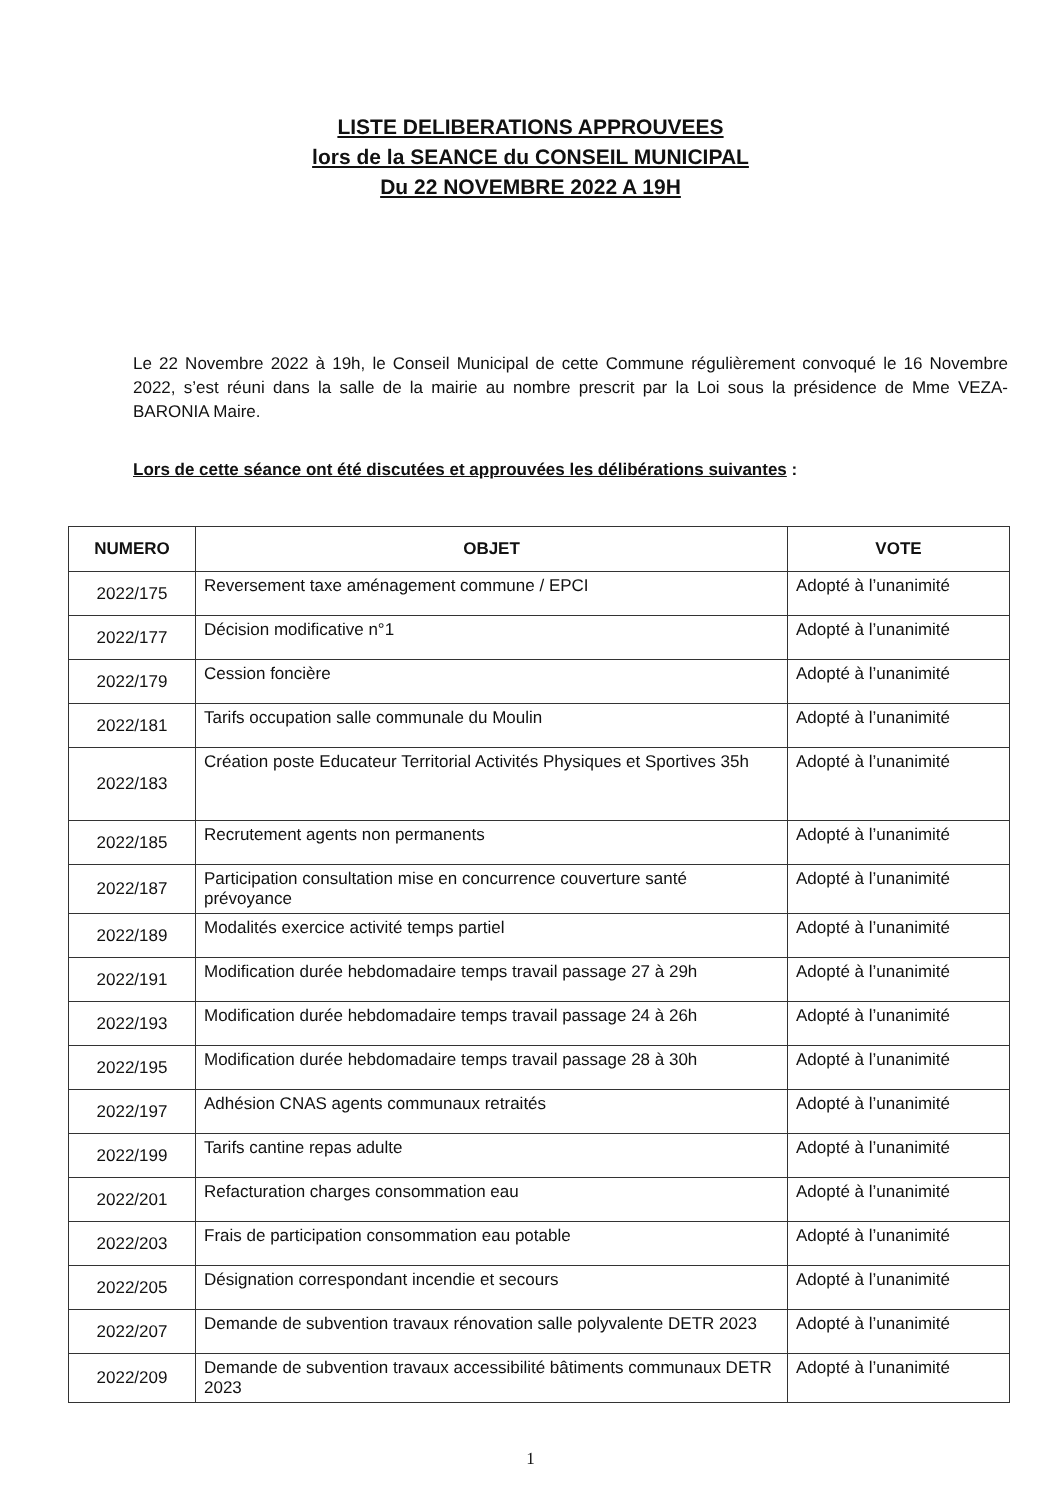LISTE DELIBERATIONS APPROUVEES
lors de la SEANCE du CONSEIL MUNICIPAL
Du 22 NOVEMBRE 2022 A 19H
Le 22 Novembre 2022 à 19h, le Conseil Municipal de cette Commune régulièrement convoqué le 16 Novembre 2022, s’est réuni dans la salle de la mairie au nombre prescrit par la Loi sous la présidence de Mme VEZA-BARONIA Maire.
Lors de cette séance ont été discutées et approuvées les délibérations suivantes :
| NUMERO | OBJET | VOTE |
| --- | --- | --- |
| 2022/175 | Reversement taxe aménagement commune / EPCI | Adopté à l’unanimité |
| 2022/177 | Décision modificative n°1 | Adopté à l’unanimité |
| 2022/179 | Cession foncière | Adopté à l’unanimité |
| 2022/181 | Tarifs occupation salle communale du Moulin | Adopté à l’unanimité |
| 2022/183 | Création poste Educateur Territorial Activités Physiques et Sportives 35h | Adopté à l’unanimité |
| 2022/185 | Recrutement agents non permanents | Adopté à l’unanimité |
| 2022/187 | Participation consultation mise en concurrence couverture santé prévoyance | Adopté à l’unanimité |
| 2022/189 | Modalités exercice activité temps partiel | Adopté à l’unanimité |
| 2022/191 | Modification durée hebdomadaire temps travail passage 27 à 29h | Adopté à l’unanimité |
| 2022/193 | Modification durée hebdomadaire temps travail passage 24 à 26h | Adopté à l’unanimité |
| 2022/195 | Modification durée hebdomadaire temps travail passage 28 à 30h | Adopté à l’unanimité |
| 2022/197 | Adhésion CNAS agents communaux retraités | Adopté à l’unanimité |
| 2022/199 | Tarifs cantine repas adulte | Adopté à l’unanimité |
| 2022/201 | Refacturation charges consommation eau | Adopté à l’unanimité |
| 2022/203 | Frais de participation consommation eau potable | Adopté à l’unanimité |
| 2022/205 | Désignation correspondant incendie et secours | Adopté à l’unanimité |
| 2022/207 | Demande de subvention travaux rénovation salle polyvalente DETR 2023 | Adopté à l’unanimité |
| 2022/209 | Demande de subvention travaux accessibilité bâtiments communaux DETR 2023 | Adopté à l’unanimité |
1